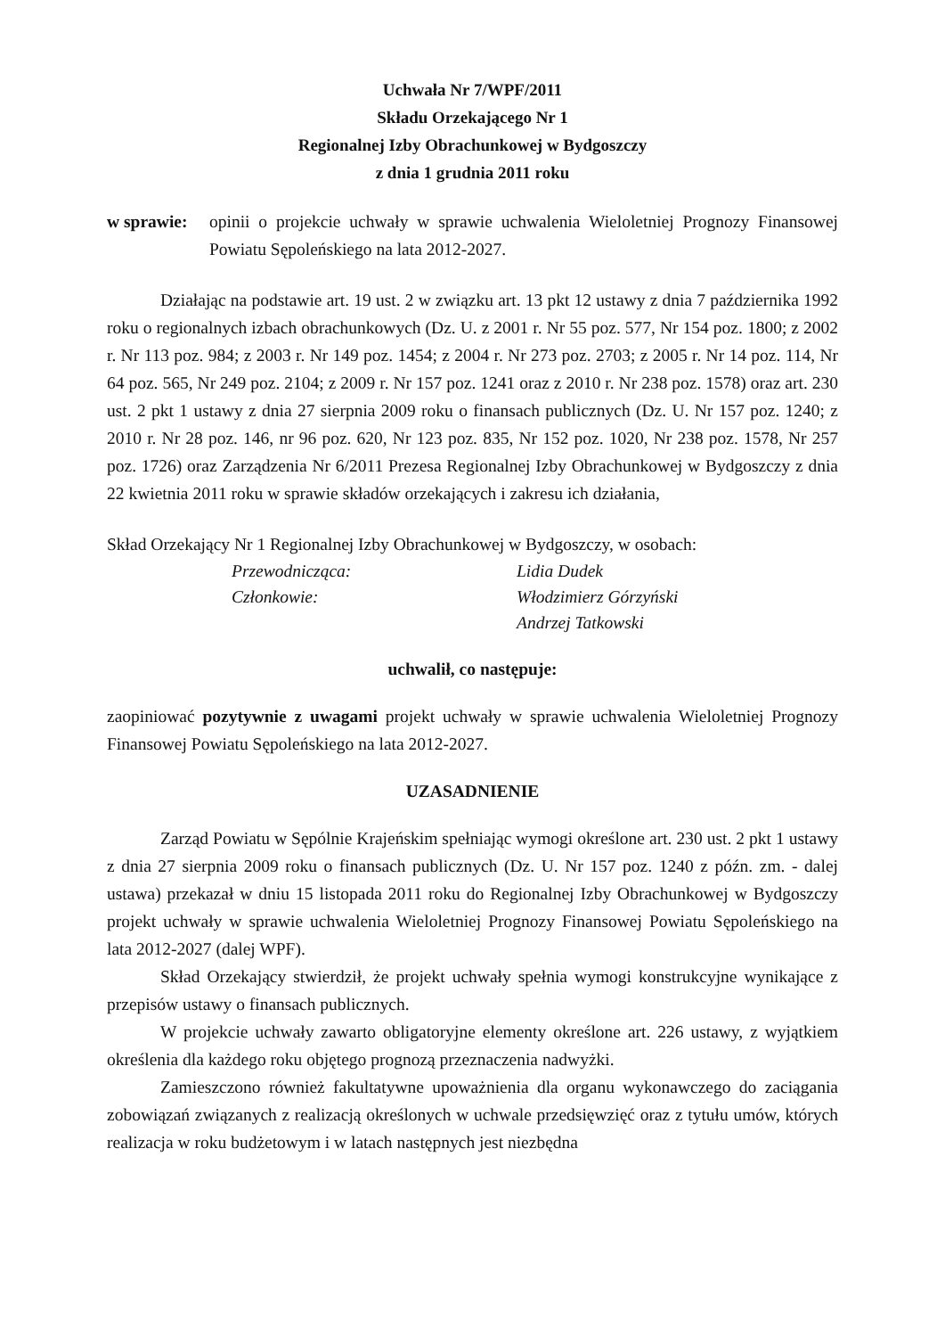Uchwała Nr 7/WPF/2011
Składu Orzekającego Nr 1
Regionalnej Izby Obrachunkowej w Bydgoszczy
z dnia 1 grudnia 2011 roku
w sprawie:
opinii o projekcie uchwały w sprawie uchwalenia Wieloletniej Prognozy Finansowej Powiatu Sępoleńskiego na lata 2012-2027.
Działając na podstawie art. 19 ust. 2 w związku art. 13 pkt 12 ustawy z dnia 7 października 1992 roku o regionalnych izbach obrachunkowych (Dz. U. z 2001 r. Nr 55 poz. 577, Nr 154 poz. 1800; z 2002 r. Nr 113 poz. 984; z 2003 r. Nr 149 poz. 1454; z 2004 r. Nr 273 poz. 2703; z 2005 r. Nr 14 poz. 114, Nr 64 poz. 565, Nr 249 poz. 2104; z 2009 r. Nr 157 poz. 1241 oraz z 2010 r. Nr 238 poz. 1578) oraz art. 230 ust. 2 pkt 1 ustawy z dnia 27 sierpnia 2009 roku o finansach publicznych (Dz. U. Nr 157 poz. 1240; z 2010 r. Nr 28 poz. 146, nr 96 poz. 620, Nr 123 poz. 835, Nr 152 poz. 1020, Nr 238 poz. 1578, Nr 257 poz. 1726) oraz Zarządzenia Nr 6/2011 Prezesa Regionalnej Izby Obrachunkowej w Bydgoszczy z dnia 22 kwietnia 2011 roku w sprawie składów orzekających i zakresu ich działania,
Skład Orzekający Nr 1 Regionalnej Izby Obrachunkowej w Bydgoszczy, w osobach:
Przewodnicząca: Lidia Dudek Członkowie: Włodzimierz Górzyński Andrzej Tatkowski
uchwalił, co następuje:
zaopiniować pozytywnie z uwagami projekt uchwały w sprawie uchwalenia Wieloletniej Prognozy Finansowej Powiatu Sępoleńskiego na lata 2012-2027.
UZASADNIENIE
Zarząd Powiatu w Sępólnie Krajeńskim spełniając wymogi określone art. 230 ust. 2 pkt 1 ustawy z dnia 27 sierpnia 2009 roku o finansach publicznych (Dz. U. Nr 157 poz. 1240 z późn. zm. - dalej ustawa) przekazał w dniu 15 listopada 2011 roku do Regionalnej Izby Obrachunkowej w Bydgoszczy projekt uchwały w sprawie uchwalenia Wieloletniej Prognozy Finansowej Powiatu Sępoleńskiego na lata 2012-2027 (dalej WPF).
Skład Orzekający stwierdził, że projekt uchwały spełnia wymogi konstrukcyjne wynikające z przepisów ustawy o finansach publicznych.
W projekcie uchwały zawarto obligatoryjne elementy określone art. 226 ustawy, z wyjątkiem określenia dla każdego roku objętego prognozą przeznaczenia nadwyżki.
Zamieszczono również fakultatywne upoważnienia dla organu wykonawczego do zaciągania zobowiązań związanych z realizacją określonych w uchwale przedsięwzięć oraz z tytułu umów, których realizacja w roku budżetowym i w latach następnych jest niezbędna